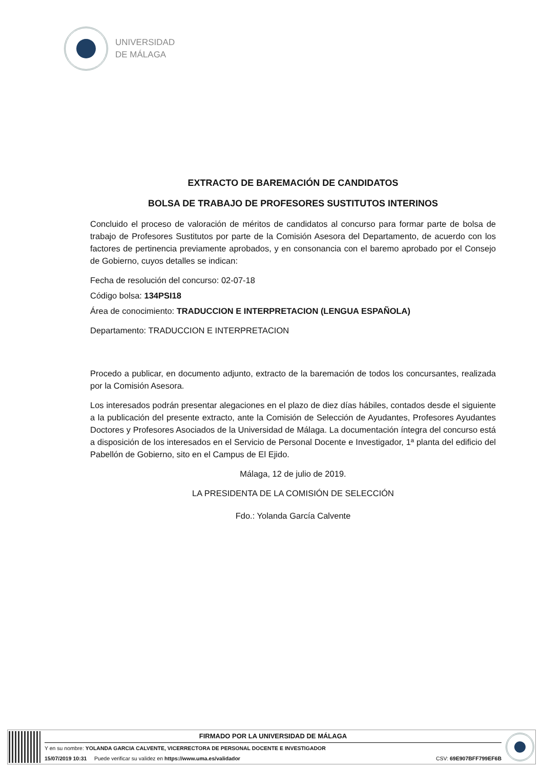UNIVERSIDAD
DE MÁLAGA
EXTRACTO DE BAREMACIÓN DE CANDIDATOS
BOLSA DE TRABAJO DE PROFESORES SUSTITUTOS INTERINOS
Concluido el proceso de valoración de méritos de candidatos al concurso para formar parte de bolsa de trabajo de Profesores Sustitutos por parte de la Comisión Asesora del Departamento, de acuerdo con los factores de pertinencia previamente aprobados, y en consonancia con el baremo aprobado por el Consejo de Gobierno, cuyos detalles se indican:
Fecha de resolución del concurso: 02-07-18
Código bolsa: 134PSI18
Área de conocimiento: TRADUCCION E INTERPRETACION (LENGUA ESPAÑOLA)
Departamento: TRADUCCION E INTERPRETACION
Procedo a publicar, en documento adjunto, extracto de la baremación de todos los concursantes, realizada por la Comisión Asesora.
Los interesados podrán presentar alegaciones en el plazo de diez días hábiles, contados desde el siguiente a la publicación del presente extracto, ante la Comisión de Selección de Ayudantes, Profesores Ayudantes Doctores y Profesores Asociados de la Universidad de Málaga. La documentación íntegra del concurso está a disposición de los interesados en el Servicio de Personal Docente e Investigador, 1ª planta del edificio del Pabellón de Gobierno, sito en el Campus de El Ejido.
Málaga, 12 de julio de 2019.
LA PRESIDENTA DE LA COMISIÓN DE SELECCIÓN
Fdo.: Yolanda García Calvente
FIRMADO POR LA UNIVERSIDAD DE MÁLAGA
Y en su nombre: YOLANDA GARCIA CALVENTE, VICERRECTORA DE PERSONAL DOCENTE E INVESTIGADOR
15/07/2019 10:31 Puede verificar su validez en https://www.uma.es/validador CSV: 69E907BFF799EF6B